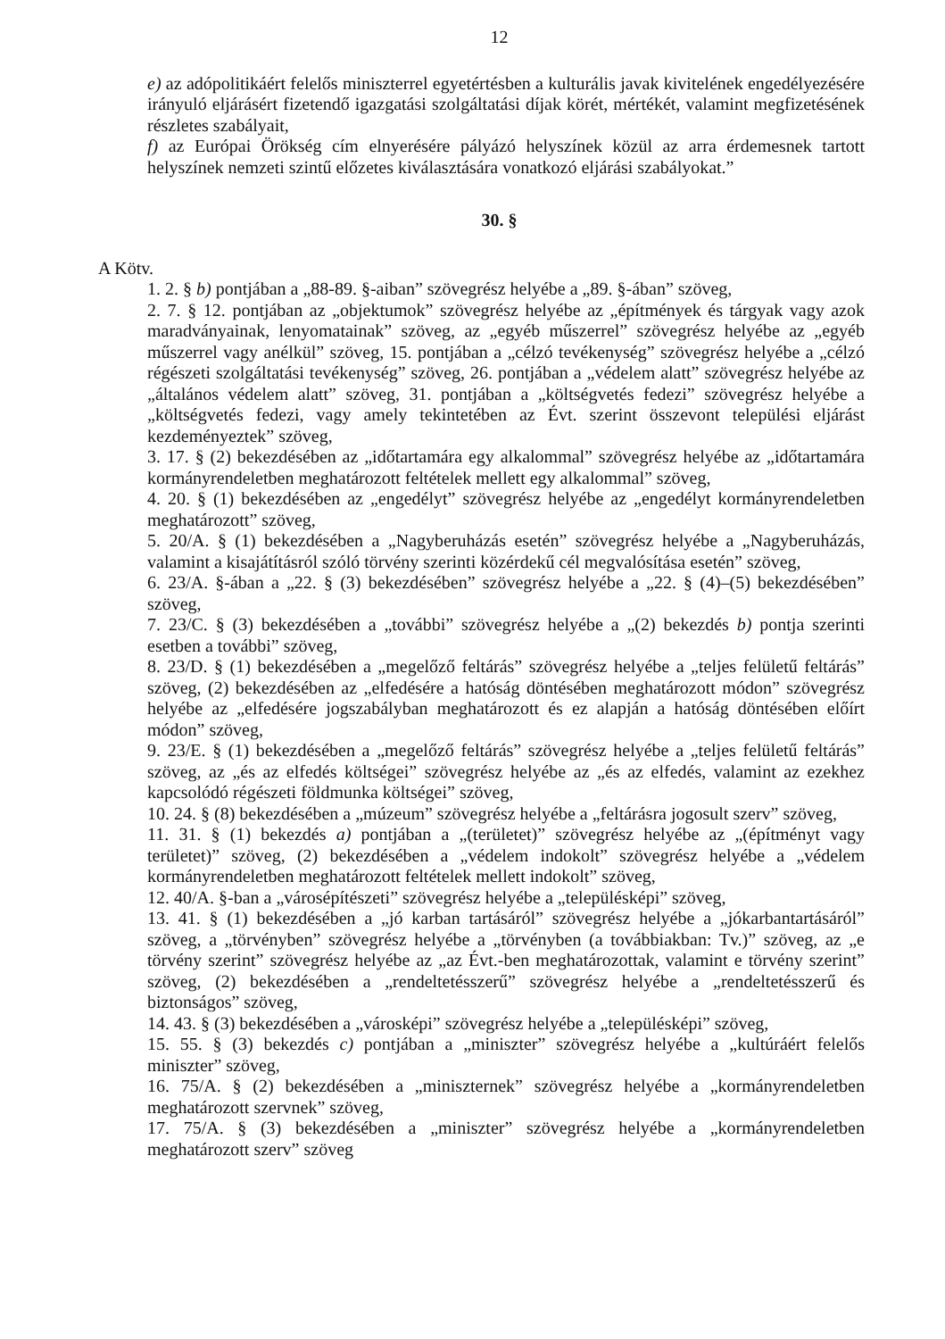12
e) az adópolitikáért felelős miniszterrel egyetértésben a kulturális javak kivitelének engedélyezésére irányuló eljárásért fizetendő igazgatási szolgáltatási díjak körét, mértékét, valamint megfizetésének részletes szabályait,
f) az Európai Örökség cím elnyerésére pályázó helyszínek közül az arra érdemesnek tartott helyszínek nemzeti szintű előzetes kiválasztására vonatkozó eljárási szabályokat.”
30. §
A Kötv.
1. 2. § b) pontjában a „88-89. §-aiban” szövegrész helyébe a „89. §-ában” szöveg,
2. 7. § 12. pontjában az „objektumok” szövegrész helyébe az „építmények és tárgyak vagy azok maradványainak, lenyomatainak” szöveg, az „egyéb műszerrel” szövegrész helyébe az „egyéb műszerrel vagy anélkül” szöveg, 15. pontjában a „célzó tevékenység” szövegrész helyébe a „célzó régészeti szolgáltatási tevékenység” szöveg, 26. pontjában a „védelem alatt” szövegrész helyébe az „általános védelem alatt” szöveg, 31. pontjában a „költségvetés fedezi” szövegrész helyébe a „költségvetés fedezi, vagy amely tekintetében az Évt. szerint összevont települési eljárást kezdeményeztek” szöveg,
3. 17. § (2) bekezdésében az „időtartamára egy alkalommal” szövegrész helyébe az „időtartamára kormányrendeletben meghatározott feltételek mellett egy alkalommal” szöveg,
4. 20. § (1) bekezdésében az „engedélyt” szövegrész helyébe az „engedélyt kormányrendeletben meghatározott” szöveg,
5. 20/A. § (1) bekezdésében a „Nagyberuházás esetén” szövegrész helyébe a „Nagyberuházás, valamint a kisajátításról szóló törvény szerinti közérdekű cél megvalósítása esetén” szöveg,
6. 23/A. §-ában a „22. § (3) bekezdésében” szövegrész helyébe a „22. § (4)–(5) bekezdésében” szöveg,
7. 23/C. § (3) bekezdésében a „további” szövegrész helyébe a „(2) bekezdés b) pontja szerinti esetben a további” szöveg,
8. 23/D. § (1) bekezdésében a „megelőző feltárás” szövegrész helyébe a „teljes felületű feltárás” szöveg, (2) bekezdésében az „elfedésére a hatóság döntésében meghatározott módon” szövegrész helyébe az „elfedésére jogszabályban meghatározott és ez alapján a hatóság döntésében előírt módon” szöveg,
9. 23/E. § (1) bekezdésében a „megelőző feltárás” szövegrész helyébe a „teljes felületű feltárás” szöveg, az „és az elfedés költségei” szövegrész helyébe az „és az elfedés, valamint az ezekhez kapcsolódó régészeti földmunka költségei” szöveg,
10. 24. § (8) bekezdésében a „múzeum” szövegrész helyébe a „feltárásra jogosult szerv” szöveg,
11. 31. § (1) bekezdés a) pontjában a „(területet)” szövegrész helyébe az „(építményt vagy területet)” szöveg, (2) bekezdésében a „védelem indokolt” szövegrész helyébe a „védelem kormányrendeletben meghatározott feltételek mellett indokolt” szöveg,
12. 40/A. §-ban a „városépítészeti” szövegrész helyébe a „településképi” szöveg,
13. 41. § (1) bekezdésében a „jó karban tartásáról” szövegrész helyébe a „jókarbantartásáról” szöveg, a „törvényben” szövegrész helyébe a „törvényben (a továbbiakban: Tv.)” szöveg, az „e törvény szerint” szövegrész helyébe az „az Évt.-ben meghatározottak, valamint e törvény szerint” szöveg, (2) bekezdésében a „rendeltetésszerű” szövegrész helyébe a „rendeltetésszerű és biztonságos” szöveg,
14. 43. § (3) bekezdésében a „városképi” szövegrész helyébe a „településképi” szöveg,
15. 55. § (3) bekezdés c) pontjában a „miniszter” szövegrész helyébe a „kultúráért felelős miniszter” szöveg,
16. 75/A. § (2) bekezdésében a „miniszternek” szövegrész helyébe a „kormányrendeletben meghatározott szervnek” szöveg,
17. 75/A. § (3) bekezdésében a „miniszter” szövegrész helyébe a „kormányrendeletben meghatározott szerv” szöveg